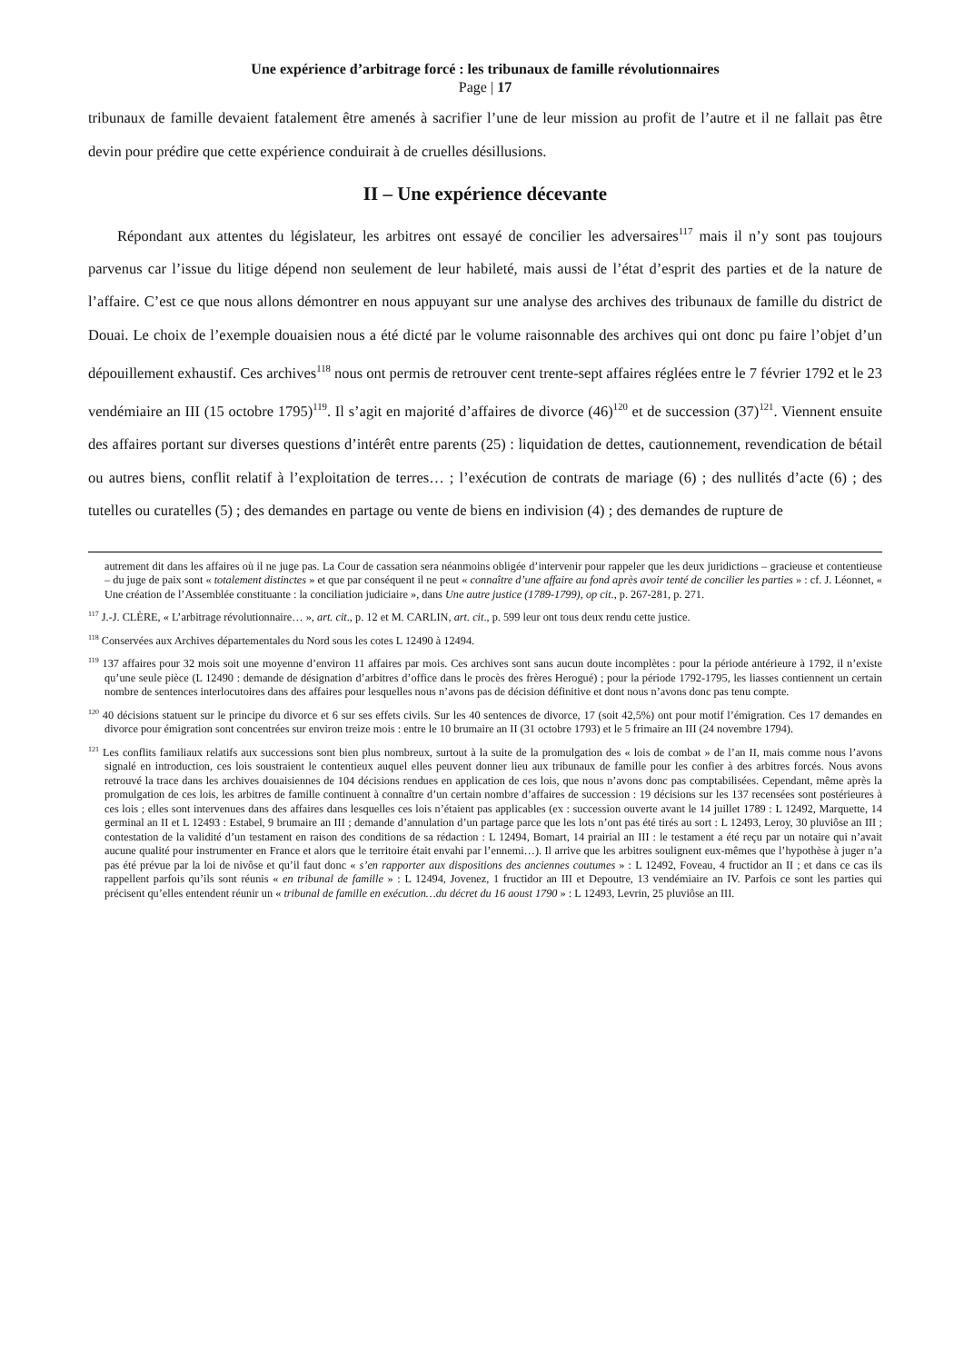Une expérience d’arbitrage forcé : les tribunaux de famille révolutionnaires
Page | 17
tribunaux de famille devaient fatalement être amenés à sacrifier l’une de leur mission au profit de l’autre et il ne fallait pas être devin pour prédire que cette expérience conduirait à de cruelles désillusions.
II – Une expérience décevante
Répondant aux attentes du législateur, les arbitres ont essayé de concilier les adversaires<sup>117</sup> mais il n’y sont pas toujours parvenus car l’issue du litige dépend non seulement de leur habileté, mais aussi de l’état d’esprit des parties et de la nature de l’affaire. C’est ce que nous allons démontrer en nous appuyant sur une analyse des archives des tribunaux de famille du district de Douai. Le choix de l’exemple douaisien nous a été dicté par le volume raisonnable des archives qui ont donc pu faire l’objet d’un dépouillement exhaustif. Ces archives<sup>118</sup> nous ont permis de retrouver cent trente-sept affaires réglées entre le 7 février 1792 et le 23 vendémiaire an III (15 octobre 1795)<sup>119</sup>. Il s’agit en majorité d’affaires de divorce (46)<sup>120</sup> et de succession (37)<sup>121</sup>. Viennent ensuite des affaires portant sur diverses questions d’intérêt entre parents (25) : liquidation de dettes, cautionnement, revendication de bétail ou autres biens, conflit relatif à l’exploitation de terres… ; l’exécution de contrats de mariage (6) ; des nullités d’acte (6) ; des tutelles ou curatelles (5) ; des demandes en partage ou vente de biens en indivision (4) ; des demandes de rupture de
autrement dit dans les affaires où il ne juge pas. La Cour de cassation sera néanmoins obligée d’intervenir pour rappeler que les deux juridictions – gracieuse et contentieuse – du juge de paix sont « totalement distinctes » et que par conséquent il ne peut « connaître d’une affaire au fond après avoir tenté de concilier les parties » : cf. J. Léonnet, « Une création de l’Assemblée constituante : la conciliation judiciaire », dans Une autre justice (1789-1799), op cit., p. 267-281, p. 271.
<sup>117</sup> J.-J. CLÈRE, « L’arbitrage révolutionnaire… », art. cit., p. 12 et M. CARLIN, art. cit., p. 599 leur ont tous deux rendu cette justice.
<sup>118</sup> Conservées aux Archives départementales du Nord sous les cotes L 12490 à 12494.
<sup>119</sup> 137 affaires pour 32 mois soit une moyenne d’environ 11 affaires par mois. Ces archives sont sans aucun doute incomplètes : pour la période antérieure à 1792, il n’existe qu’une seule pièce (L 12490 : demande de désignation d’arbitres d’office dans le procès des frères Herogué) ; pour la période 1792-1795, les liasses contiennent un certain nombre de sentences interlocutoires dans des affaires pour lesquelles nous n’avons pas de décision définitive et dont nous n’avons donc pas tenu compte.
<sup>120</sup> 40 décisions statuent sur le principe du divorce et 6 sur ses effets civils. Sur les 40 sentences de divorce, 17 (soit 42,5%) ont pour motif l’émigration. Ces 17 demandes en divorce pour émigration sont concentrées sur environ treize mois : entre le 10 brumaire an II (31 octobre 1793) et le 5 frimaire an III (24 novembre 1794).
<sup>121</sup> Les conflits familiaux relatifs aux successions sont bien plus nombreux, surtout à la suite de la promulgation des « lois de combat » de l’an II, mais comme nous l’avons signalé en introduction, ces lois soustraient le contentieux auquel elles peuvent donner lieu aux tribunaux de famille pour les confier à des arbitres forcés. Nous avons retrouvé la trace dans les archives douaisiennes de 104 décisions rendues en application de ces lois, que nous n’avons donc pas comptabilisées. Cependant, même après la promulgation de ces lois, les arbitres de famille continuent à connaître d’un certain nombre d’affaires de succession : 19 décisions sur les 137 recensées sont postérieures à ces lois ; elles sont intervenues dans des affaires dans lesquelles ces lois n’étaient pas applicables (ex : succession ouverte avant le 14 juillet 1789 : L 12492, Marquette, 14 germinal an II et L 12493 : Estabel, 9 brumaire an III ; demande d’annulation d’un partage parce que les lots n’ont pas été tirés au sort : L 12493, Leroy, 30 pluviôse an III ; contestation de la validité d’un testament en raison des conditions de sa rédaction : L 12494, Bomart, 14 prairial an III : le testament a été reçu par un notaire qui n’avait aucune qualité pour instrumenter en France et alors que le territoire était envahi par l’ennemi…). Il arrive que les arbitres soulignent eux-mêmes que l’hypothèse à juger n’a pas été prévue par la loi de nivôse et qu’il faut donc « s’en rapporter aux dispositions des anciennes coutumes » : L 12492, Foveau, 4 fructidor an II ; et dans ce cas ils rappellent parfois qu’ils sont réunis « en tribunal de famille » : L 12494, Jovenez, 1 fructidor an III et Depoutre, 13 vendémiaire an IV. Parfois ce sont les parties qui précisent qu’elles entendent réunir un « tribunal de famille en exécution…du décret du 16 aoust 1790 » : L 12493, Levrin, 25 pluviôse an III.